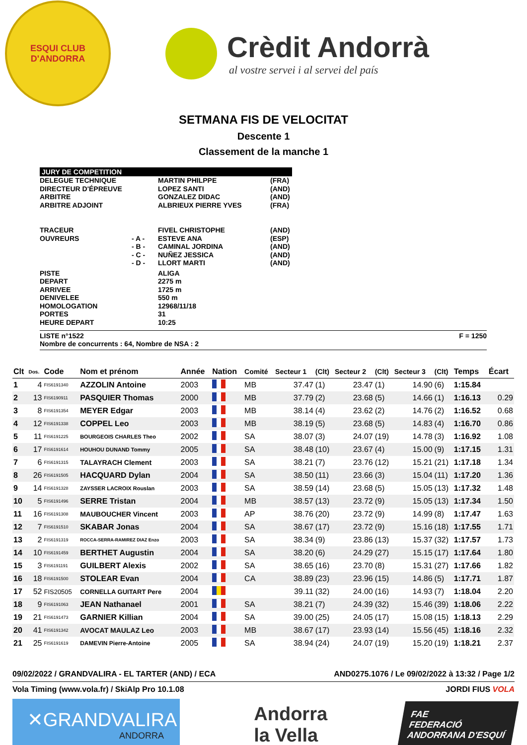ESQUI CLUB D'ANDORRA
Crèdit Andorrà
al vostre servei i al servei del país
SETMANA FIS DE VELOCITAT
Descente 1
Classement de la manche 1
JURY DE COMPETITION
| DELEGUE TECHNIQUE | | MARTIN PHILPPE | (FRA) |
| DIRECTEUR D'ÉPREUVE | | LOPEZ SANTI | (AND) |
| ARBITRE | | GONZALEZ DIDAC | (AND) |
| ARBITRE ADJOINT | | ALBRIEUX PIERRE YVES | (FRA) |
| TRACEUR | | FIVEL CHRISTOPHE | (AND) |
| OUVREURS | - A - | ESTEVE ANA | (ESP) |
| | - B - | CAMINAL JORDINA | (AND) |
| | - C - | NUÑEZ JESSICA | (AND) |
| | - D - | LLORT MARTI | (AND) |
| PISTE | | ALIGA | |
| DEPART | | 2275 m | |
| ARRIVEE | | 1725 m | |
| DENIVELEE | | 550 m | |
| HOMOLOGATION | | 12968/11/18 | |
| PORTES | | 31 | |
| HEURE DEPART | | 10:25 | |
LISTE n°1522 F = 1250
Nombre de concurrents : 64, Nombre de NSA : 2
| Clt | Dos. | Code | Nom et prénom | Année | Nation | Comité | Secteur 1 | (Clt) | Secteur 2 | (Clt) | Secteur 3 | (Clt) | Temps | Écart |
| --- | --- | --- | --- | --- | --- | --- | --- | --- | --- | --- | --- | --- | --- | --- |
| 1 | 4 | FIS6191340 | AZZOLIN Antoine | 2003 | | MB | 37.47 | (1) | 23.47 | (1) | 14.90 | (6) | 1:15.84 | |
| 2 | 13 | FIS6190911 | PASQUIER Thomas | 2000 | | MB | 37.79 | (2) | 23.68 | (5) | 14.66 | (1) | 1:16.13 | 0.29 |
| 3 | 8 | FIS6191354 | MEYER Edgar | 2003 | | MB | 38.14 | (4) | 23.62 | (2) | 14.76 | (2) | 1:16.52 | 0.68 |
| 4 | 12 | FIS6191338 | COPPEL Leo | 2003 | | MB | 38.19 | (5) | 23.68 | (5) | 14.83 | (4) | 1:16.70 | 0.86 |
| 5 | 11 | FIS6191225 | BOURGEOIS CHARLES Theo | 2002 | | SA | 38.07 | (3) | 24.07 | (19) | 14.78 | (3) | 1:16.92 | 1.08 |
| 6 | 17 | FIS6191614 | HOUHOU DUNAND Tommy | 2005 | | SA | 38.48 | (10) | 23.67 | (4) | 15.00 | (9) | 1:17.15 | 1.31 |
| 7 | 6 | FIS6191315 | TALAYRACH Clement | 2003 | | SA | 38.21 | (7) | 23.76 | (12) | 15.21 | (21) | 1:17.18 | 1.34 |
| 8 | 26 | FIS6191505 | HACQUARD Dylan | 2004 | | SA | 38.50 | (11) | 23.66 | (3) | 15.04 | (11) | 1:17.20 | 1.36 |
| 9 | 14 | FIS6191328 | ZAYSSER LACROIX Rouslan | 2003 | | SA | 38.59 | (14) | 23.68 | (5) | 15.05 | (13) | 1:17.32 | 1.48 |
| 10 | 5 | FIS6191496 | SERRE Tristan | 2004 | | MB | 38.57 | (13) | 23.72 | (9) | 15.05 | (13) | 1:17.34 | 1.50 |
| 11 | 16 | FIS6191308 | MAUBOUCHER Vincent | 2003 | | AP | 38.76 | (20) | 23.72 | (9) | 14.99 | (8) | 1:17.47 | 1.63 |
| 12 | 7 | FIS6191510 | SKABAR Jonas | 2004 | | SA | 38.67 | (17) | 23.72 | (9) | 15.16 | (18) | 1:17.55 | 1.71 |
| 13 | 2 | FIS6191319 | ROCCA-SERRA-RAMIREZ DIAZ Enzo | 2003 | | SA | 38.34 | (9) | 23.86 | (13) | 15.37 | (32) | 1:17.57 | 1.73 |
| 14 | 10 | FIS6191459 | BERTHET Augustin | 2004 | | SA | 38.20 | (6) | 24.29 | (27) | 15.15 | (17) | 1:17.64 | 1.80 |
| 15 | 3 | FIS6191191 | GUILBERT Alexis | 2002 | | SA | 38.65 | (16) | 23.70 | (8) | 15.31 | (27) | 1:17.66 | 1.82 |
| 16 | 18 | FIS6191500 | STOLEAR Evan | 2004 | | CA | 38.89 | (23) | 23.96 | (15) | 14.86 | (5) | 1:17.71 | 1.87 |
| 17 | 52 | FIS20505 | CORNELLA GUITART Pere | 2004 | | | 39.11 | (32) | 24.00 | (16) | 14.93 | (7) | 1:18.04 | 2.20 |
| 18 | 9 | FIS6191063 | JEAN Nathanael | 2001 | | SA | 38.21 | (7) | 24.39 | (32) | 15.46 | (39) | 1:18.06 | 2.22 |
| 19 | 21 | FIS6191473 | GARNIER Killian | 2004 | | SA | 39.00 | (25) | 24.05 | (17) | 15.08 | (15) | 1:18.13 | 2.29 |
| 20 | 41 | FIS6191342 | AVOCAT MAULAZ Leo | 2003 | | MB | 38.67 | (17) | 23.93 | (14) | 15.56 | (45) | 1:18.16 | 2.32 |
| 21 | 25 | FIS6191619 | DAMEVIN Pierre-Antoine | 2005 | | SA | 38.94 | (24) | 24.07 | (19) | 15.20 | (19) | 1:18.21 | 2.37 |
09/02/2022 / GRANDVALIRA - EL TARTER (AND) / ECA AND0275.1076 / Le 09/02/2022 à 13:32 / Page 1/2
Vola Timing (www.vola.fr) / SkiAlp Pro 10.1.08 JORDI FIUS VOLA
✕GRANDVALIRA
ANDORRA
Andorra
la Vella
FAE
FEDERACIÓ
ANDORRANA D'ESQUÍ